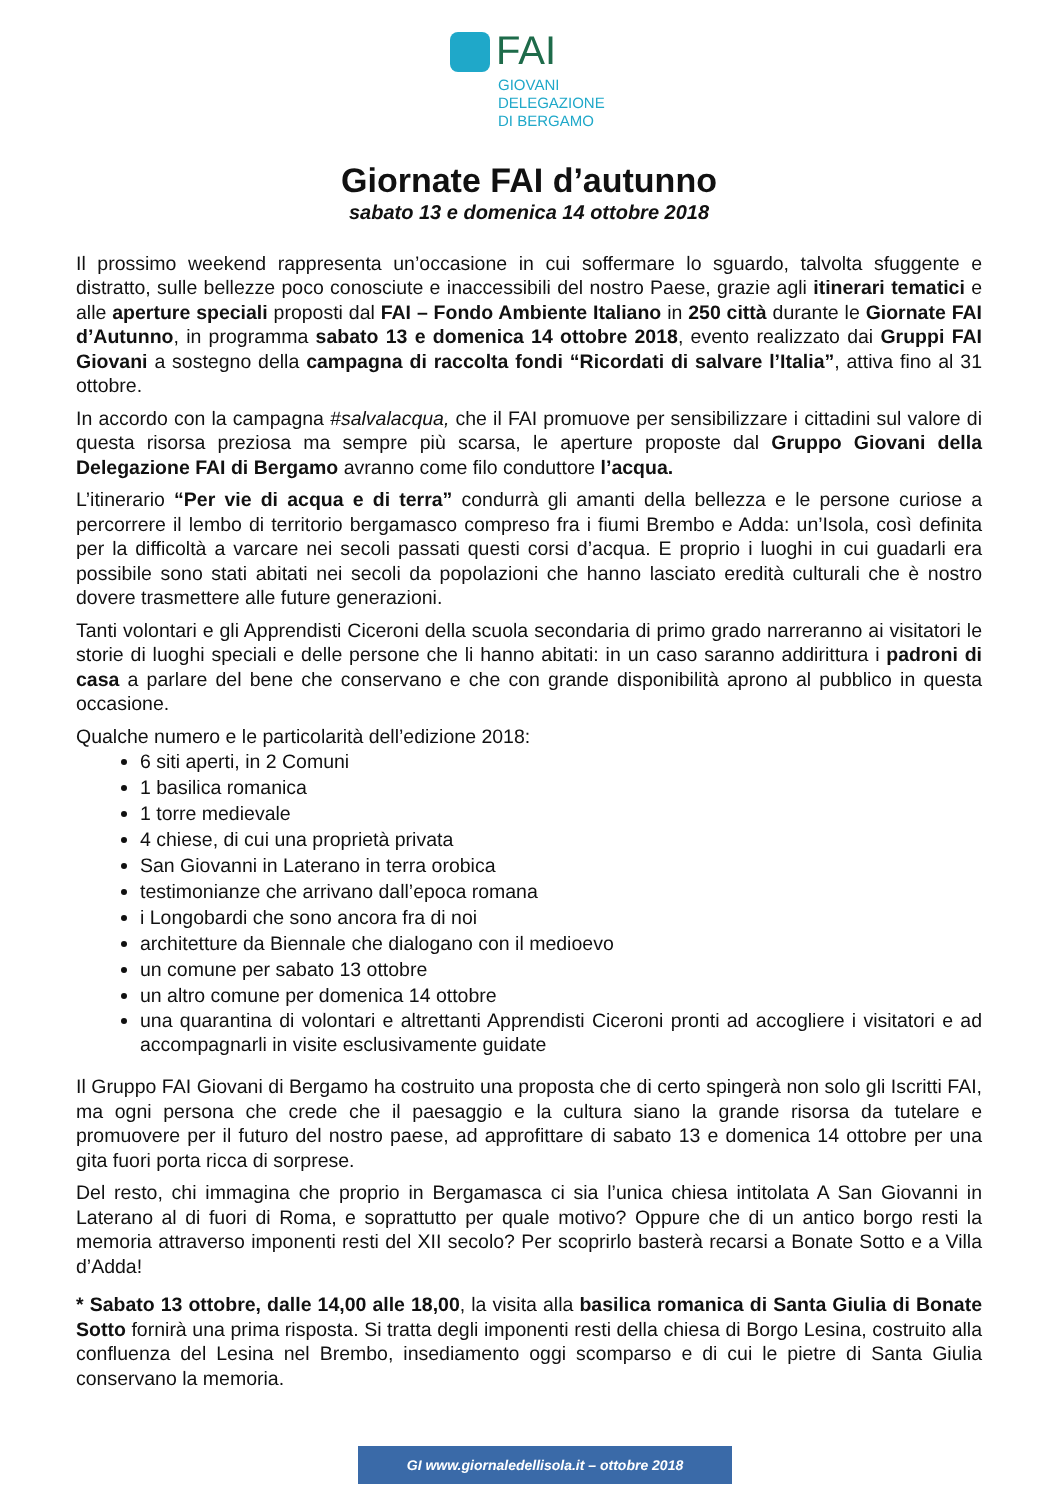FAI
GIOVANI
DELEGAZIONE
DI BERGAMO
Giornate FAI d’autunno
sabato 13 e domenica 14 ottobre 2018
Il prossimo weekend rappresenta un’occasione in cui soffermare lo sguardo, talvolta sfuggente e distratto, sulle bellezze poco conosciute e inaccessibili del nostro Paese, grazie agli itinerari tematici e alle aperture speciali proposti dal FAI – Fondo Ambiente Italiano in 250 città durante le Giornate FAI d’Autunno, in programma sabato 13 e domenica 14 ottobre 2018, evento realizzato dai Gruppi FAI Giovani a sostegno della campagna di raccolta fondi “Ricordati di salvare l’Italia”, attiva fino al 31 ottobre.
In accordo con la campagna #salvalacqua, che il FAI promuove per sensibilizzare i cittadini sul valore di questa risorsa preziosa ma sempre più scarsa, le aperture proposte dal Gruppo Giovani della Delegazione FAI di Bergamo avranno come filo conduttore l’acqua.
L’itinerario “Per vie di acqua e di terra” condurrà gli amanti della bellezza e le persone curiose a percorrere il lembo di territorio bergamasco compreso fra i fiumi Brembo e Adda: un’Isola, così definita per la difficoltà a varcare nei secoli passati questi corsi d’acqua. E proprio i luoghi in cui guadarli era possibile sono stati abitati nei secoli da popolazioni che hanno lasciato eredità culturali che è nostro dovere trasmettere alle future generazioni.
Tanti volontari e gli Apprendisti Ciceroni della scuola secondaria di primo grado narreranno ai visitatori le storie di luoghi speciali e delle persone che li hanno abitati: in un caso saranno addirittura i padroni di casa a parlare del bene che conservano e che con grande disponibilità aprono al pubblico in questa occasione.
Qualche numero e le particolarità dell’edizione 2018:
6 siti aperti, in 2 Comuni
1 basilica romanica
1 torre medievale
4 chiese, di cui una proprietà privata
San Giovanni in Laterano in terra orobica
testimonianze che arrivano dall’epoca romana
i Longobardi che sono ancora fra di noi
architetture da Biennale che dialogano con il medioevo
un comune per sabato 13 ottobre
un altro comune per domenica 14 ottobre
una quarantina di volontari e altrettanti Apprendisti Ciceroni pronti ad accogliere i visitatori e ad accompagnarli in visite esclusivamente guidate
Il Gruppo FAI Giovani di Bergamo ha costruito una proposta che di certo spingerà non solo gli Iscritti FAI, ma ogni persona che crede che il paesaggio e la cultura siano la grande risorsa da tutelare e promuovere per il futuro del nostro paese, ad approfittare di sabato 13 e domenica 14 ottobre per una gita fuori porta ricca di sorprese.
Del resto, chi immagina che proprio in Bergamasca ci sia l’unica chiesa intitolata A San Giovanni in Laterano al di fuori di Roma, e soprattutto per quale motivo? Oppure che di un antico borgo resti la memoria attraverso imponenti resti del XII secolo? Per scoprirlo basterà recarsi a Bonate Sotto e a Villa d’Adda!
* Sabato 13 ottobre, dalle 14,00 alle 18,00, la visita alla basilica romanica di Santa Giulia di Bonate Sotto fornirà una prima risposta. Si tratta degli imponenti resti della chiesa di Borgo Lesina, costruito alla confluenza del Lesina nel Brembo, insediamento oggi scomparso e di cui le pietre di Santa Giulia conservano la memoria.
GI www.giornaledellisola.it – ottobre 2018